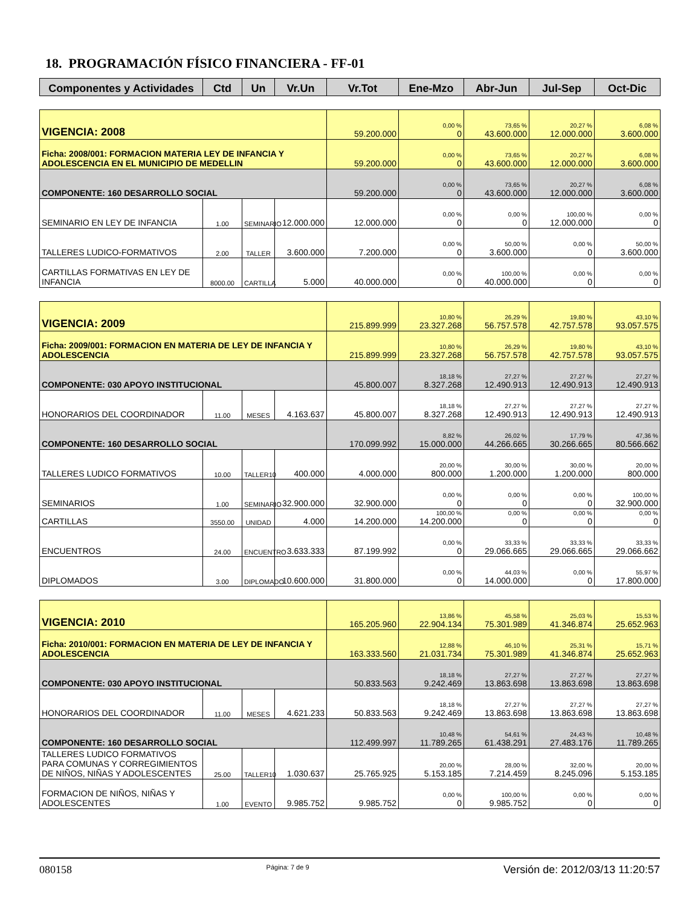18. PROGRAMACIÓN FÍSICO FINANCIERA - FF-01
| Componentes y Actividades | Ctd | Un | Vr.Un | Vr.Tot | Ene-Mzo | Abr-Jun | Jul-Sep | Oct-Dic |
| --- | --- | --- | --- | --- | --- | --- | --- | --- |
| VIGENCIA: 2008 | | | | 59.200.000 | 0,00 % 0 | 73,65 % 43.600.000 | 20,27 % 12.000.000 | 6,08 % 3.600.000 |
| Ficha: 2008/001: FORMACION MATERIA LEY DE INFANCIA Y ADOLESCENCIA EN EL MUNICIPIO DE MEDELLIN | | | | 59.200.000 | 0,00 % 0 | 73,65 % 43.600.000 | 20,27 % 12.000.000 | 6,08 % 3.600.000 |
| COMPONENTE: 160 DESARROLLO SOCIAL | | | | 59.200.000 | 0,00 % 0 | 73,65 % 43.600.000 | 20,27 % 12.000.000 | 6,08 % 3.600.000 |
| SEMINARIO EN LEY DE INFANCIA | 1.00 | SEMINARIO | 12.000.000 | 12.000.000 | 0,00 % 0 | 0,00 % 0 | 100,00 % 12.000.000 | 0,00 % 0 |
| TALLERES LUDICO-FORMATIVOS | 2.00 | TALLER | 3.600.000 | 7.200.000 | 0,00 % 0 | 50,00 % 3.600.000 | 0,00 % 0 | 50,00 % 3.600.000 |
| CARTILLAS FORMATIVAS EN LEY DE INFANCIA | 8000.00 | CARTILLA | 5.000 | 40.000.000 | 0,00 % 0 | 100,00 % 40.000.000 | 0,00 % 0 | 0,00 % 0 |
| VIGENCIA: 2009 | | | | 215.899.999 | 10,80 % 23.327.268 | 26,29 % 56.757.578 | 19,80 % 42.757.578 | 43,10 % 93.057.575 |
| Ficha: 2009/001: FORMACION EN MATERIA DE LEY DE INFANCIA Y ADOLESCENCIA | | | | 215.899.999 | 10,80 % 23.327.268 | 26,29 % 56.757.578 | 19,80 % 42.757.578 | 43,10 % 93.057.575 |
| COMPONENTE: 030 APOYO INSTITUCIONAL | | | | 45.800.007 | 18,18 % 8.327.268 | 27,27 % 12.490.913 | 27,27 % 12.490.913 | 27,27 % 12.490.913 |
| HONORARIOS DEL COORDINADOR | 11.00 | MESES | 4.163.637 | 45.800.007 | 18,18 % 8.327.268 | 27,27 % 12.490.913 | 27,27 % 12.490.913 | 27,27 % 12.490.913 |
| COMPONENTE: 160 DESARROLLO SOCIAL | | | | 170.099.992 | 8,82 % 15.000.000 | 26,02 % 44.266.665 | 17,79 % 30.266.665 | 47,36 % 80.566.662 |
| TALLERES LUDICO FORMATIVOS | 10.00 | TALLER10 | 400.000 | 4.000.000 | 20,00 % 800.000 | 30,00 % 1.200.000 | 30,00 % 1.200.000 | 20,00 % 800.000 |
| SEMINARIOS | 1.00 | SEMINARIO | 32.900.000 | 32.900.000 | 0,00 % 0 | 0,00 % 0 | 0,00 % 0 | 100,00 % 32.900.000 |
| CARTILLAS | 3550.00 | UNIDAD | 4.000 | 14.200.000 | 100,00 % 14.200.000 | 0,00 % 0 | 0,00 % 0 | 0,00 % 0 |
| ENCUENTROS | 24.00 | ENCUENTRO | 3.633.333 | 87.199.992 | 0,00 % 0 | 33,33 % 29.066.665 | 33,33 % 29.066.665 | 33,33 % 29.066.662 |
| DIPLOMADOS | 3.00 | DIPLOMADO | 10.600.000 | 31.800.000 | 0,00 % 0 | 44,03 % 14.000.000 | 0,00 % 0 | 55,97 % 17.800.000 |
| VIGENCIA: 2010 | | | | 165.205.960 | 13,86 % 22.904.134 | 45,58 % 75.301.989 | 25,03 % 41.346.874 | 15,53 % 25.652.963 |
| Ficha: 2010/001: FORMACION EN MATERIA DE LEY DE INFANCIA Y ADOLESCENCIA | | | | 163.333.560 | 12,88 % 21.031.734 | 46,10 % 75.301.989 | 25,31 % 41.346.874 | 15,71 % 25.652.963 |
| COMPONENTE: 030 APOYO INSTITUCIONAL | | | | 50.833.563 | 18,18 % 9.242.469 | 27,27 % 13.863.698 | 27,27 % 13.863.698 | 27,27 % 13.863.698 |
| HONORARIOS DEL COORDINADOR | 11.00 | MESES | 4.621.233 | 50.833.563 | 18,18 % 9.242.469 | 27,27 % 13.863.698 | 27,27 % 13.863.698 | 27,27 % 13.863.698 |
| COMPONENTE: 160 DESARROLLO SOCIAL | | | | 112.499.997 | 10,48 % 11.789.265 | 54,61 % 61.438.291 | 24,43 % 27.483.176 | 10,48 % 11.789.265 |
| TALLERES LUDICO FORMATIVOS PARA COMUNAS Y CORREGIMIENTOS DE NIÑOS, NIÑAS Y ADOLESCENTES | 25.00 | TALLER10 | 1.030.637 | 25.765.925 | 20,00 % 5.153.185 | 28,00 % 7.214.459 | 32,00 % 8.245.096 | 20,00 % 5.153.185 |
| FORMACION DE NIÑOS, NIÑAS Y ADOLESCENTES | 1.00 | EVENTO | 9.985.752 | 9.985.752 | 0,00 % 0 | 100,00 % 9.985.752 | 0,00 % 0 | 0,00 % 0 |
080158 Página: 7 de 9 Versión de: 2012/03/13 11:20:57